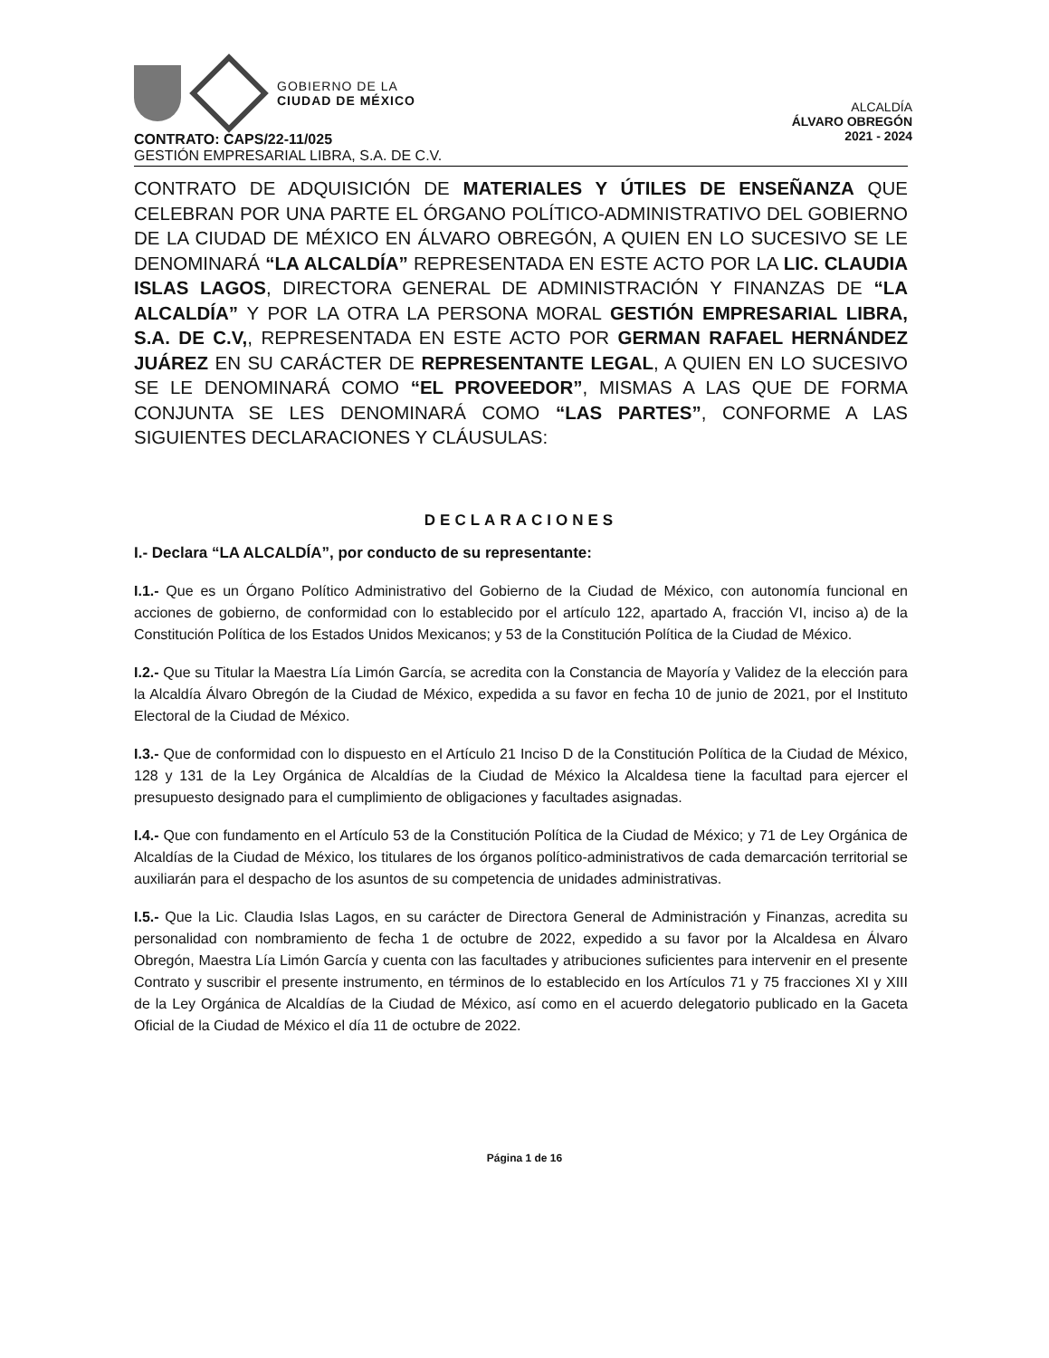GOBIERNO DE LA
CIUDAD DE MÉXICO
ALCALDÍA
ÁLVARO OBREGÓN
2021 - 2024
CONTRATO: CAPS/22-11/025
GESTIÓN EMPRESARIAL LIBRA, S.A. DE C.V.
CONTRATO DE ADQUISICIÓN DE MATERIALES Y ÚTILES DE ENSEÑANZA QUE CELEBRAN POR UNA PARTE EL ÓRGANO POLÍTICO-ADMINISTRATIVO DEL GOBIERNO DE LA CIUDAD DE MÉXICO EN ÁLVARO OBREGÓN, A QUIEN EN LO SUCESIVO SE LE DENOMINARÁ “LA ALCALDÍA” REPRESENTADA EN ESTE ACTO POR LA LIC. CLAUDIA ISLAS LAGOS, DIRECTORA GENERAL DE ADMINISTRACIÓN Y FINANZAS DE “LA ALCALDÍA” Y POR LA OTRA LA PERSONA MORAL GESTIÓN EMPRESARIAL LIBRA, S.A. DE C.V,, REPRESENTADA EN ESTE ACTO POR GERMAN RAFAEL HERNÁNDEZ JUÁREZ EN SU CARÁCTER DE REPRESENTANTE LEGAL, A QUIEN EN LO SUCESIVO SE LE DENOMINARÁ COMO “EL PROVEEDOR”, MISMAS A LAS QUE DE FORMA CONJUNTA SE LES DENOMINARÁ COMO “LAS PARTES”, CONFORME A LAS SIGUIENTES DECLARACIONES Y CLÁUSULAS:
DECLARACIONES
I.- Declara “LA ALCALDÍA”, por conducto de su representante:
I.1.- Que es un Órgano Político Administrativo del Gobierno de la Ciudad de México, con autonomía funcional en acciones de gobierno, de conformidad con lo establecido por el artículo 122, apartado A, fracción VI, inciso a) de la Constitución Política de los Estados Unidos Mexicanos; y 53 de la Constitución Política de la Ciudad de México.
I.2.- Que su Titular la Maestra Lía Limón García, se acredita con la Constancia de Mayoría y Validez de la elección para la Alcaldía Álvaro Obregón de la Ciudad de México, expedida a su favor en fecha 10 de junio de 2021, por el Instituto Electoral de la Ciudad de México.
I.3.- Que de conformidad con lo dispuesto en el Artículo 21 Inciso D de la Constitución Política de la Ciudad de México, 128 y 131 de la Ley Orgánica de Alcaldías de la Ciudad de México la Alcaldesa tiene la facultad para ejercer el presupuesto designado para el cumplimiento de obligaciones y facultades asignadas.
I.4.- Que con fundamento en el Artículo 53 de la Constitución Política de la Ciudad de México; y 71 de Ley Orgánica de Alcaldías de la Ciudad de México, los titulares de los órganos político-administrativos de cada demarcación territorial se auxiliarán para el despacho de los asuntos de su competencia de unidades administrativas.
I.5.- Que la Lic. Claudia Islas Lagos, en su carácter de Directora General de Administración y Finanzas, acredita su personalidad con nombramiento de fecha 1 de octubre de 2022, expedido a su favor por la Alcaldesa en Álvaro Obregón, Maestra Lía Limón García y cuenta con las facultades y atribuciones suficientes para intervenir en el presente Contrato y suscribir el presente instrumento, en términos de lo establecido en los Artículos 71 y 75 fracciones XI y XIII de la Ley Orgánica de Alcaldías de la Ciudad de México, así como en el acuerdo delegatorio publicado en la Gaceta Oficial de la Ciudad de México el día 11 de octubre de 2022.
Página 1 de 16